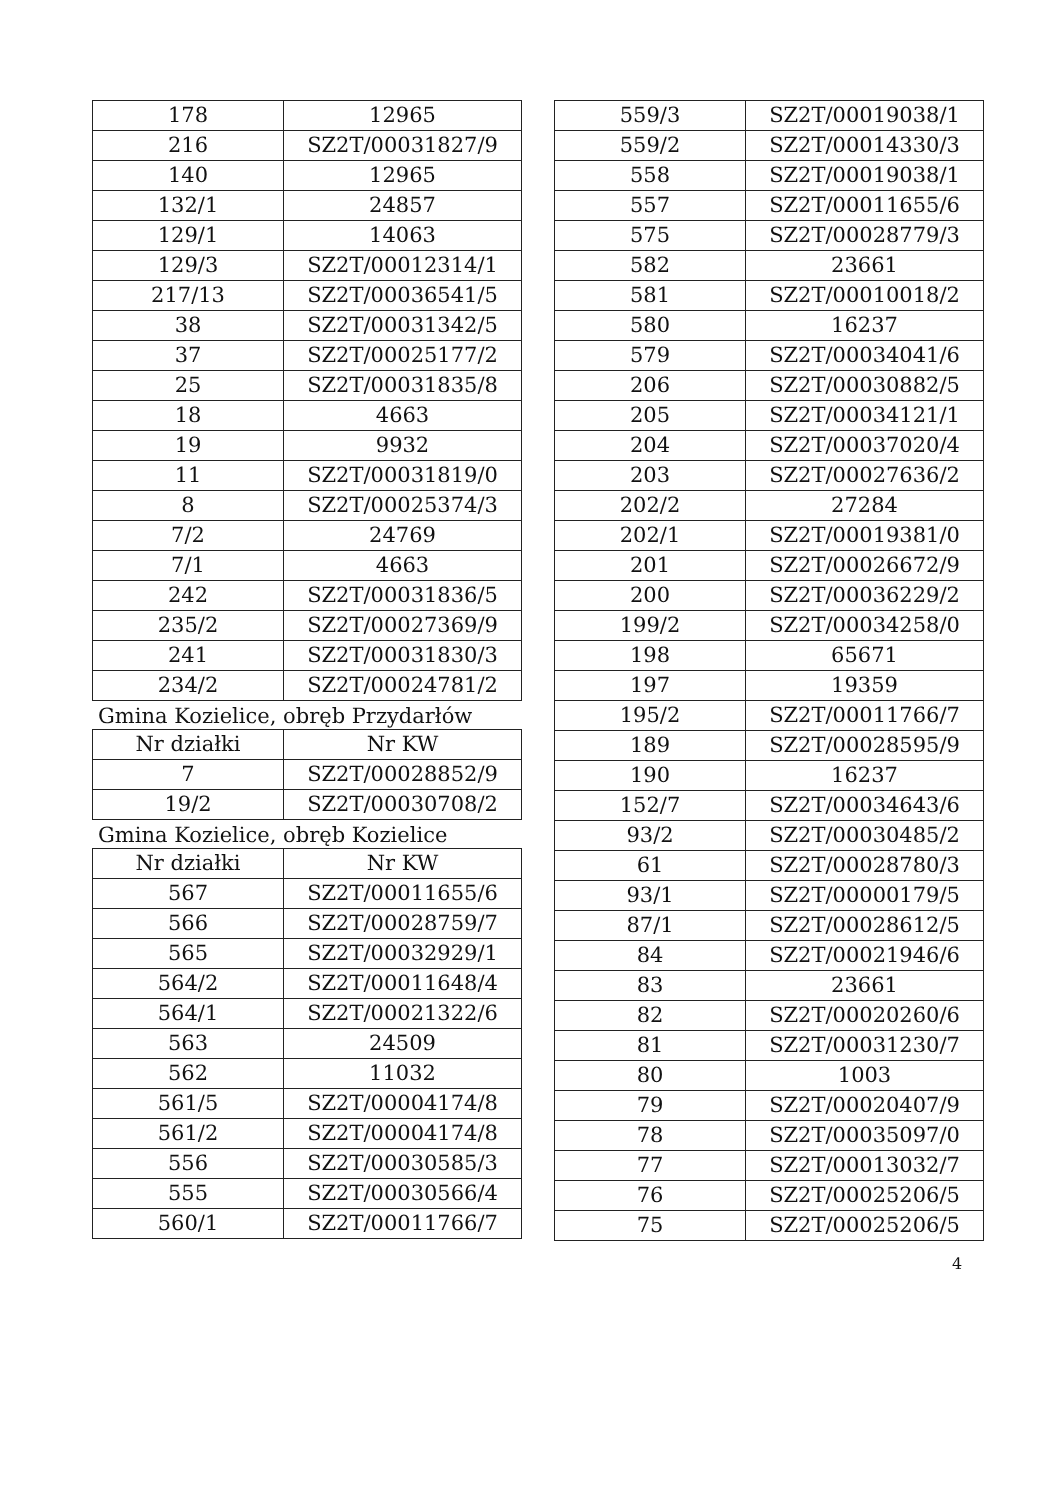| 178 | 12965 |
| 216 | SZ2T/00031827/9 |
| 140 | 12965 |
| 132/1 | 24857 |
| 129/1 | 14063 |
| 129/3 | SZ2T/00012314/1 |
| 217/13 | SZ2T/00036541/5 |
| 38 | SZ2T/00031342/5 |
| 37 | SZ2T/00025177/2 |
| 25 | SZ2T/00031835/8 |
| 18 | 4663 |
| 19 | 9932 |
| 11 | SZ2T/00031819/0 |
| 8 | SZ2T/00025374/3 |
| 7/2 | 24769 |
| 7/1 | 4663 |
| 242 | SZ2T/00031836/5 |
| 235/2 | SZ2T/00027369/9 |
| 241 | SZ2T/00031830/3 |
| 234/2 | SZ2T/00024781/2 |
Gmina Kozielice, obręb Przydarłów
| Nr działki | Nr KW |
| --- | --- |
| 7 | SZ2T/00028852/9 |
| 19/2 | SZ2T/00030708/2 |
Gmina Kozielice, obręb Kozielice
| Nr działki | Nr KW |
| --- | --- |
| 567 | SZ2T/00011655/6 |
| 566 | SZ2T/00028759/7 |
| 565 | SZ2T/00032929/1 |
| 564/2 | SZ2T/00011648/4 |
| 564/1 | SZ2T/00021322/6 |
| 563 | 24509 |
| 562 | 11032 |
| 561/5 | SZ2T/00004174/8 |
| 561/2 | SZ2T/00004174/8 |
| 556 | SZ2T/00030585/3 |
| 555 | SZ2T/00030566/4 |
| 560/1 | SZ2T/00011766/7 |
| 559/3 | SZ2T/00019038/1 |
| 559/2 | SZ2T/00014330/3 |
| 558 | SZ2T/00019038/1 |
| 557 | SZ2T/00011655/6 |
| 575 | SZ2T/00028779/3 |
| 582 | 23661 |
| 581 | SZ2T/00010018/2 |
| 580 | 16237 |
| 579 | SZ2T/00034041/6 |
| 206 | SZ2T/00030882/5 |
| 205 | SZ2T/00034121/1 |
| 204 | SZ2T/00037020/4 |
| 203 | SZ2T/00027636/2 |
| 202/2 | 27284 |
| 202/1 | SZ2T/00019381/0 |
| 201 | SZ2T/00026672/9 |
| 200 | SZ2T/00036229/2 |
| 199/2 | SZ2T/00034258/0 |
| 198 | 65671 |
| 197 | 19359 |
| 195/2 | SZ2T/00011766/7 |
| 189 | SZ2T/00028595/9 |
| 190 | 16237 |
| 152/7 | SZ2T/00034643/6 |
| 93/2 | SZ2T/00030485/2 |
| 61 | SZ2T/00028780/3 |
| 93/1 | SZ2T/00000179/5 |
| 87/1 | SZ2T/00028612/5 |
| 84 | SZ2T/00021946/6 |
| 83 | 23661 |
| 82 | SZ2T/00020260/6 |
| 81 | SZ2T/00031230/7 |
| 80 | 1003 |
| 79 | SZ2T/00020407/9 |
| 78 | SZ2T/00035097/0 |
| 77 | SZ2T/00013032/7 |
| 76 | SZ2T/00025206/5 |
| 75 | SZ2T/00025206/5 |
4